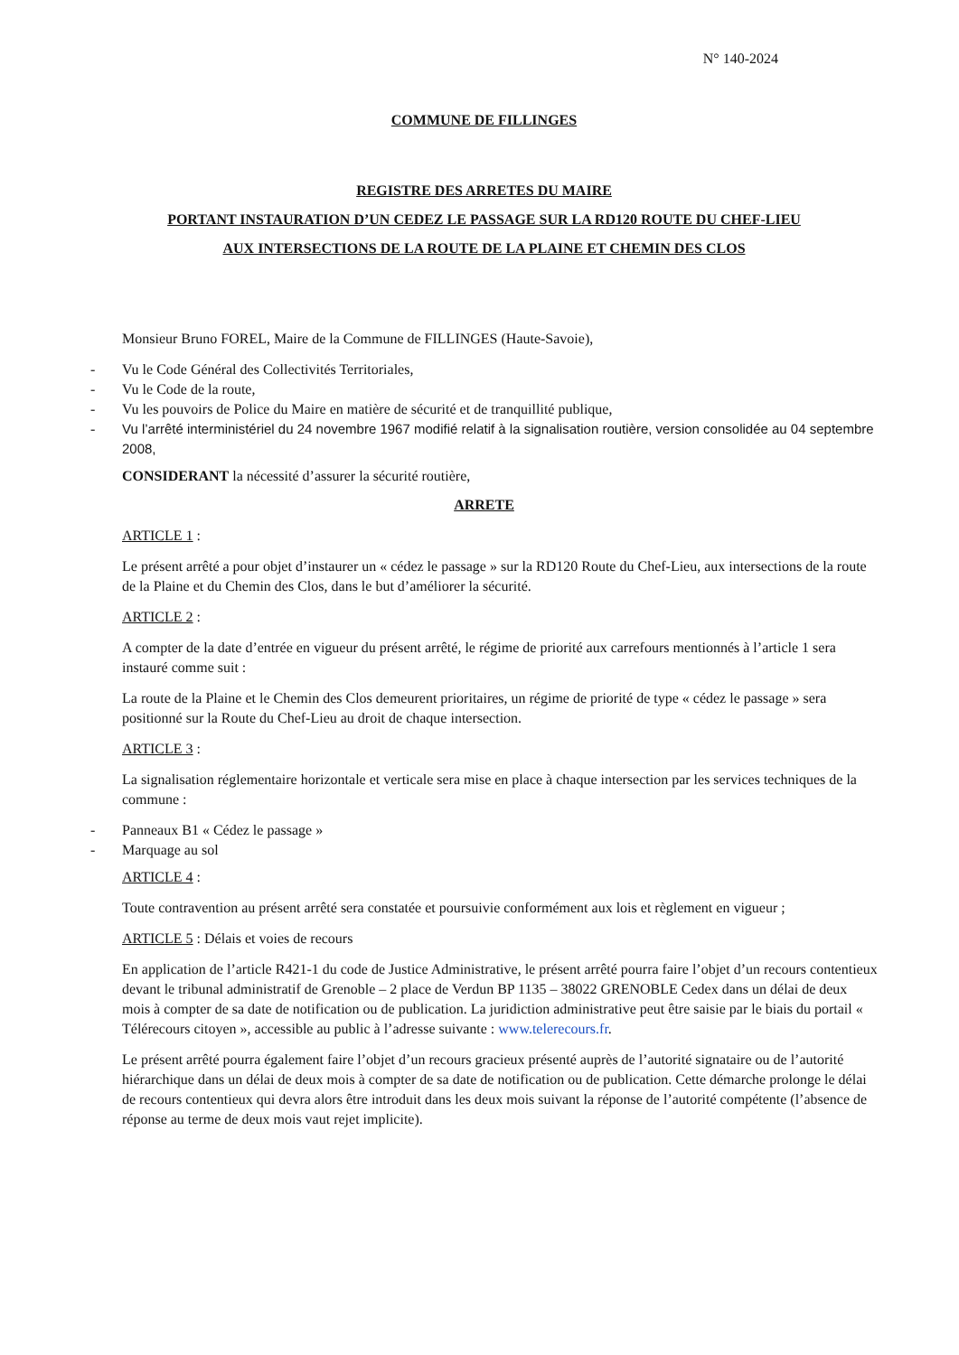N° 140-2024
COMMUNE DE FILLINGES
REGISTRE DES ARRETES DU MAIRE
PORTANT INSTAURATION D’UN CEDEZ LE PASSAGE SUR LA RD120 ROUTE DU CHEF-LIEU
AUX INTERSECTIONS DE LA ROUTE DE LA PLAINE ET CHEMIN DES CLOS
Monsieur Bruno FOREL, Maire de la Commune de FILLINGES (Haute-Savoie),
- Vu le Code Général des Collectivités Territoriales,
- Vu le Code de la route,
- Vu les pouvoirs de Police du Maire en matière de sécurité et de tranquillité publique,
- Vu l’arrêté interministériel du 24 novembre 1967 modifié relatif à la signalisation routière, version consolidée au 04 septembre 2008,
CONSIDERANT la nécessité d’assurer la sécurité routière,
ARRETE
ARTICLE 1 :
Le présent arrêté a pour objet d’instaurer un « cédez le passage » sur la RD120 Route du Chef-Lieu, aux intersections de la route de la Plaine et du Chemin des Clos, dans le but d’améliorer la sécurité.
ARTICLE 2 :
A compter de la date d’entrée en vigueur du présent arrêté, le régime de priorité aux carrefours mentionnés à l’article 1 sera instauré comme suit :
La route de la Plaine et le Chemin des Clos demeurent prioritaires, un régime de priorité de type « cédez le passage » sera positionné sur la Route du Chef-Lieu au droit de chaque intersection.
ARTICLE 3 :
La signalisation réglementaire horizontale et verticale sera mise en place à chaque intersection par les services techniques de la commune :
- Panneaux B1 « Cédez le passage »
- Marquage au sol
ARTICLE 4 :
Toute contravention au présent arrêté sera constatée et poursuivie conformément aux lois et règlement en vigueur ;
ARTICLE 5 : Délais et voies de recours
En application de l’article R421-1 du code de Justice Administrative, le présent arrêté pourra faire l’objet d’un recours contentieux devant le tribunal administratif de Grenoble – 2 place de Verdun BP 1135 – 38022 GRENOBLE Cedex dans un délai de deux mois à compter de sa date de notification ou de publication. La juridiction administrative peut être saisie par le biais du portail « Télérecours citoyen », accessible au public à l’adresse suivante : www.telerecours.fr.
Le présent arrêté pourra également faire l’objet d’un recours gracieux présenté auprès de l’autorité signataire ou de l’autorité hiérarchique dans un délai de deux mois à compter de sa date de notification ou de publication. Cette démarche prolonge le délai de recours contentieux qui devra alors être introduit dans les deux mois suivant la réponse de l’autorité compétente (l’absence de réponse au terme de deux mois vaut rejet implicite).